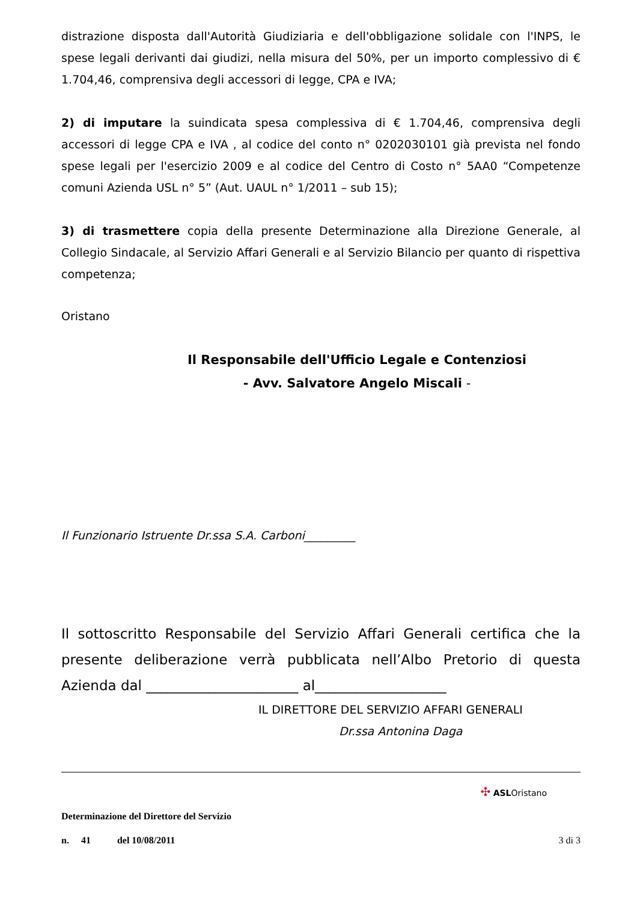distrazione disposta dall'Autorità Giudiziaria e dell'obbligazione solidale con l'INPS, le spese legali derivanti dai giudizi, nella misura del 50%, per un importo complessivo di € 1.704,46, comprensiva degli accessori di legge, CPA e IVA;
2) di imputare la suindicata spesa complessiva di € 1.704,46, comprensiva degli accessori di legge CPA e IVA , al codice del conto n° 0202030101 già prevista nel fondo spese legali per l'esercizio 2009 e al codice del Centro di Costo n° 5AA0 “Competenze comuni Azienda USL n° 5” (Aut. UAUL n° 1/2011 – sub 15);
3) di trasmettere copia della presente Determinazione alla Direzione Generale, al Collegio Sindacale, al Servizio Affari Generali e al Servizio Bilancio per quanto di rispettiva competenza;
Oristano
Il Responsabile dell'Ufficio Legale e Contenziosi
- Avv. Salvatore Angelo Miscali -
Il Funzionario Istruente Dr.ssa S.A. Carboni_________
Il sottoscritto Responsabile del Servizio Affari Generali certifica che la presente deliberazione verrà pubblicata nell’Albo Pretorio di questa Azienda dal ______________________ al___________________
IL DIRETTORE DEL SERVIZIO AFFARI GENERALI
Dr.ssa Antonina Daga
✣ ASLOristano
Determinazione del Direttore del Servizio
n. 41 del 10/08/2011 3 di 3